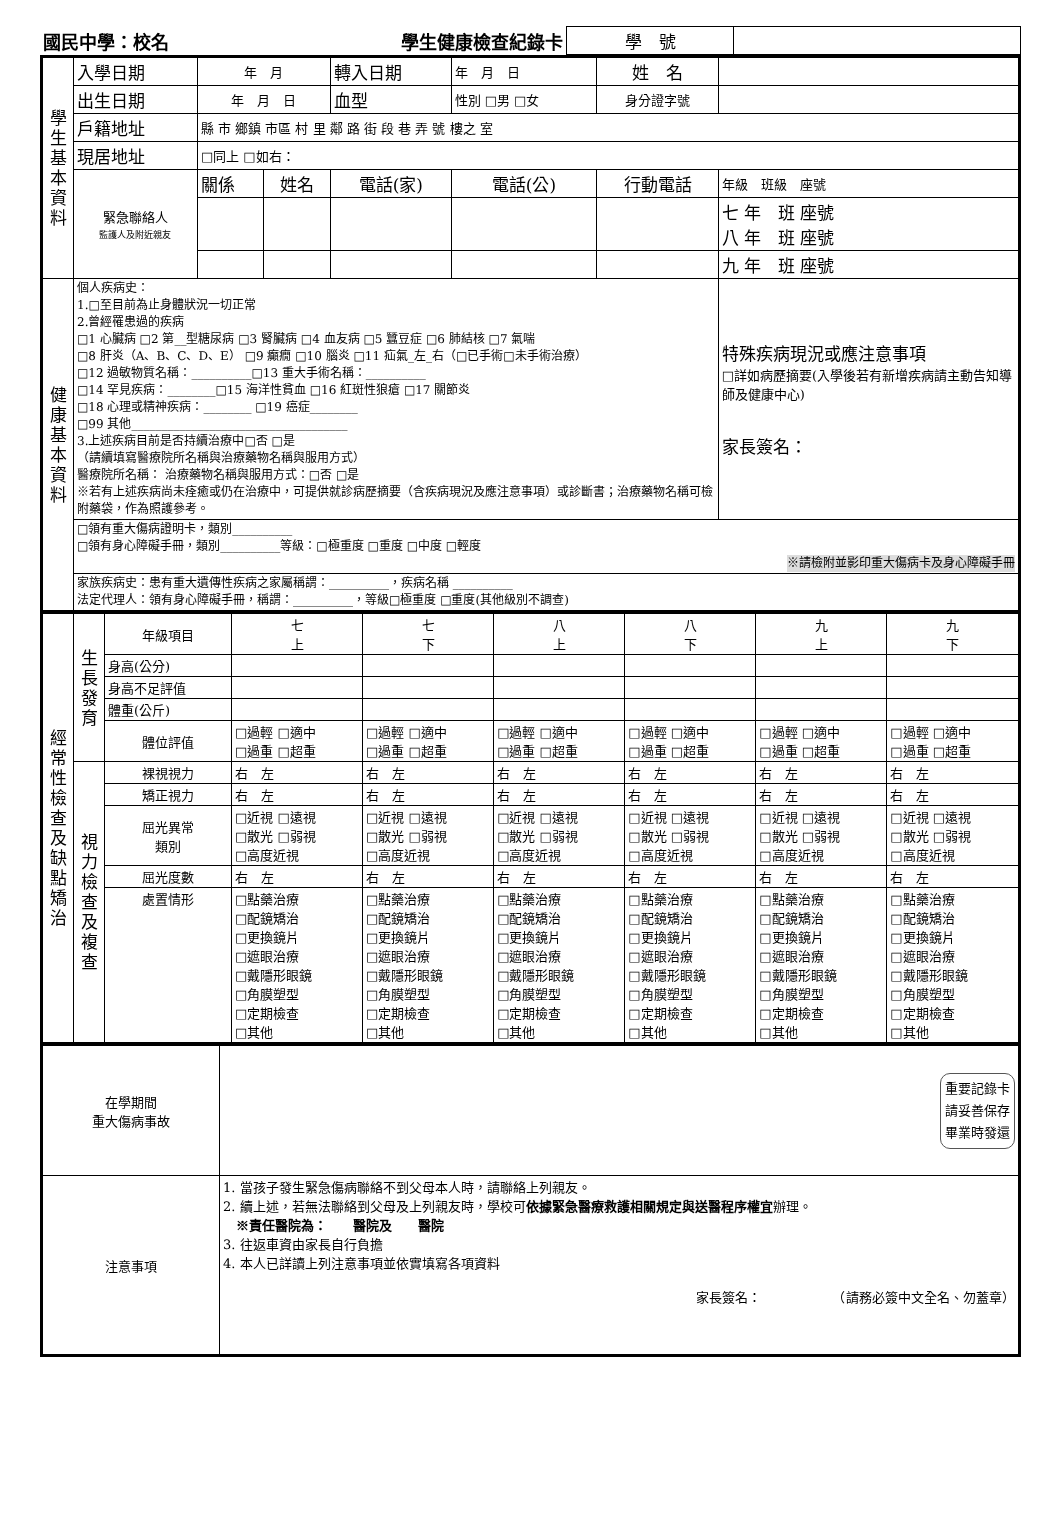| 國民中學：校名 | 學生健康檢查紀錄卡 | 學 號 | |
| 學生基本資料 | 入學日期 | 年 月 | | 轉入日期 | 年 月 日 | | 姓 名 | |
| | 出生日期 | 年 月 日 | | 血型 | 性別 □男 □女 | | 身分證字號 | |
| | 戶籍地址 | 縣 市 鄉鎮 市區 村 里 鄰 路 街 段 巷 弄 號 樓之 室 | | | | | | |
| | 現居地址 | □同上 □如右： | | | | | | |
| | 緊急聯絡人 監護人及附近親友 | 關係 | 姓名 | 電話(家) | | 電話(公) | 行動電話 | 年級 班級 座號 |
| | | | | | | | | 七 年 班 座號 八 年 班 座號 |
| | | | | | | | | 九 年 班 座號 |
| 健康基本資料 | 個人疾病史： 1.□至目前為止身體狀況一切正常 2.曾經罹患過的疾病 □1 心臟病 □2 第__型糖尿病 □3 腎臟病 □4 血友病 □5 蠶豆症 □6 肺結核 □7 氣喘 □8 肝炎（A、B、C、D、E） □9 癲癇 □10 腦炎 □11 疝氣_左_右（□已手術□未手術治療） □12 過敏物質名稱：__________□13 重大手術名稱：__________ □14 罕見疾病：________□15 海洋性貧血 □16 紅斑性狼瘡 □17 關節炎 □18 心理或精神疾病：________ □19 癌症________ □99 其他____________________________________ 3.上述疾病目前是否持續治療中□否 □是 （請續填寫醫療院所名稱與治療藥物名稱與服用方式） 醫療院所名稱： 治療藥物名稱與服用方式：□否 □是 ※若有上述疾病尚未痊癒或仍在治療中，可提供就診病歷摘要（含疾病現況及應注意事項）或診斷書；治療藥物名稱可檢附藥袋，作為照護參考。 | | | | | | | 特殊疾病現況或應注意事項 □詳如病歷摘要(入學後若有新增疾病請主動告知導師及健康中心) 家長簽名： |
| | □領有重大傷病證明卡，類別__________ □領有身心障礙手冊，類別__________等級：□極重度 □重度 □中度 □輕度 ※請檢附並影印重大傷病卡及身心障礙手冊 | | | | | | | |
| | 家族疾病史：患有重大遺傳性疾病之家屬稱謂：__________，疾病名稱 __________ 法定代理人：領有身心障礙手冊，稱謂：__________，等級□極重度 □重度(其他級別不調查) | | | | | | | |
| 經常性檢查及缺點矯治 | 生長發育 | 年級項目 | 七 上 | 七 下 | 八 上 | 八 下 | 九 上 | 九 下 |
| | | 身高(公分) | | | | | | |
| | | 身高不足評值 | | | | | | |
| | | 體重(公斤) | | | | | | |
| | | 體位評值 | □過輕 □適中 □過重 □超重 | □過輕 □適中 □過重 □超重 | □過輕 □適中 □過重 □超重 | □過輕 □適中 □過重 □超重 | □過輕 □適中 □過重 □超重 | □過輕 □適中 □過重 □超重 |
| | 視力檢查及複查 | 裸視視力 | 右 左 | 右 左 | 右 左 | 右 左 | 右 左 | 右 左 |
| | | 矯正視力 | 右 左 | 右 左 | 右 左 | 右 左 | 右 左 | 右 左 |
| | | 屈光異常 類別 | □近視 □遠視 □散光 □弱視 □高度近視 | □近視 □遠視 □散光 □弱視 □高度近視 | □近視 □遠視 □散光 □弱視 □高度近視 | □近視 □遠視 □散光 □弱視 □高度近視 | □近視 □遠視 □散光 □弱視 □高度近視 | □近視 □遠視 □散光 □弱視 □高度近視 |
| | | 屈光度數 | 右 左 | 右 左 | 右 左 | 右 左 | 右 左 | 右 左 |
| | | 處置情形 | □點藥治療 □配鏡矯治 □更換鏡片 □遮眼治療 □戴隱形眼鏡 □角膜塑型 □定期檢查 □其他 | □點藥治療 □配鏡矯治 □更換鏡片 □遮眼治療 □戴隱形眼鏡 □角膜塑型 □定期檢查 □其他 | □點藥治療 □配鏡矯治 □更換鏡片 □遮眼治療 □戴隱形眼鏡 □角膜塑型 □定期檢查 □其他 | □點藥治療 □配鏡矯治 □更換鏡片 □遮眼治療 □戴隱形眼鏡 □角膜塑型 □定期檢查 □其他 | □點藥治療 □配鏡矯治 □更換鏡片 □遮眼治療 □戴隱形眼鏡 □角膜塑型 □定期檢查 □其他 | □點藥治療 □配鏡矯治 □更換鏡片 □遮眼治療 □戴隱形眼鏡 □角膜塑型 □定期檢查 □其他 |
| 在學期間 重大傷病事故 | 重要記錄卡 請妥善保存 畢業時發還 |
| 注意事項 | 1. 當孩子發生緊急傷病聯絡不到父母本人時，請聯絡上列親友。 2. 續上述，若無法聯絡到父母及上列親友時，學校可 依據緊急醫療救護相關規定與送醫程序權宜 辦理。 ※責任醫院為： 醫院及 醫院 3. 往返車資由家長自行負擔 4. 本人已詳讀上列注意事項並依實填寫各項資料 家長簽名： （請務必簽中文全名、勿蓋章） |